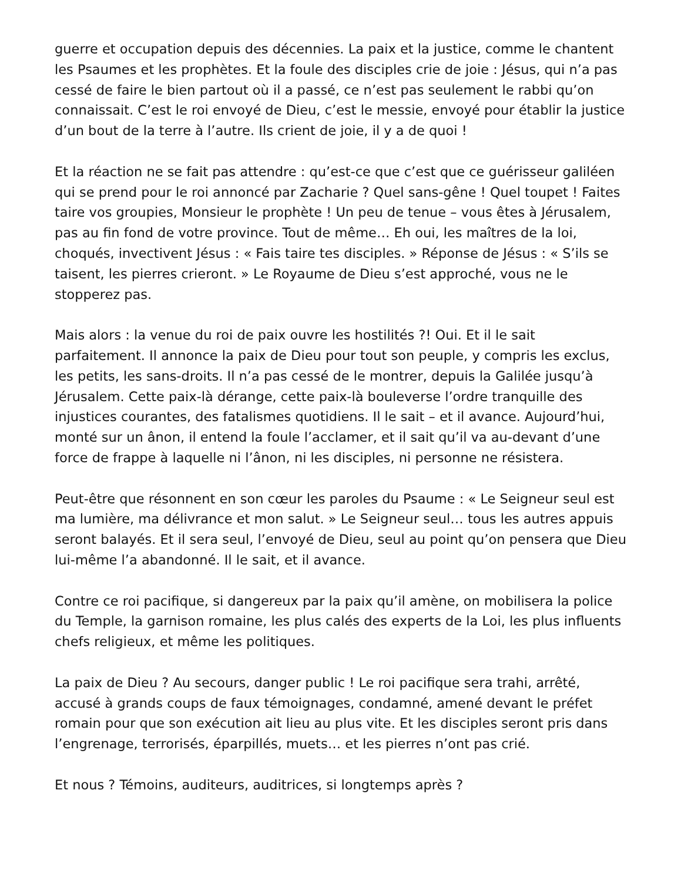guerre et occupation depuis des décennies. La paix et la justice, comme le chantent les Psaumes et les prophètes. Et la foule des disciples crie de joie : Jésus, qui n’a pas cessé de faire le bien partout où il a passé, ce n’est pas seulement le rabbi qu’on connaissait. C’est le roi envoyé de Dieu, c’est le messie, envoyé pour établir la justice d’un bout de la terre à l’autre. Ils crient de joie, il y a de quoi !
Et la réaction ne se fait pas attendre : qu’est-ce que c’est que ce guérisseur galiléen qui se prend pour le roi annoncé par Zacharie ? Quel sans-gêne ! Quel toupet ! Faites taire vos groupies, Monsieur le prophète ! Un peu de tenue – vous êtes à Jérusalem, pas au fin fond de votre province. Tout de même… Eh oui, les maîtres de la loi, choqués, invectivent Jésus : « Fais taire tes disciples. » Réponse de Jésus : « S’ils se taisent, les pierres crieront. » Le Royaume de Dieu s’est approché, vous ne le stopperez pas.
Mais alors : la venue du roi de paix ouvre les hostilités ?! Oui. Et il le sait parfaitement. Il annonce la paix de Dieu pour tout son peuple, y compris les exclus, les petits, les sans-droits. Il n’a pas cessé de le montrer, depuis la Galilée jusqu’à Jérusalem. Cette paix-là dérange, cette paix-là bouleverse l’ordre tranquille des injustices courantes, des fatalismes quotidiens. Il le sait – et il avance. Aujourd’hui, monté sur un ânon, il entend la foule l’acclamer, et il sait qu’il va au-devant d’une force de frappe à laquelle ni l’ânon, ni les disciples, ni personne ne résistera.
Peut-être que résonnent en son cœur les paroles du Psaume : « Le Seigneur seul est ma lumière, ma délivrance et mon salut. » Le Seigneur seul… tous les autres appuis seront balayés. Et il sera seul, l’envoyé de Dieu, seul au point qu’on pensera que Dieu lui-même l’a abandonné. Il le sait, et il avance.
Contre ce roi pacifique, si dangereux par la paix qu’il amène, on mobilisera la police du Temple, la garnison romaine, les plus calés des experts de la Loi, les plus influents chefs religieux, et même les politiques.
La paix de Dieu ? Au secours, danger public ! Le roi pacifique sera trahi, arrêté, accusé à grands coups de faux témoignages, condamné, amené devant le préfet romain pour que son exécution ait lieu au plus vite. Et les disciples seront pris dans l’engrenage, terrorisés, éparpillés, muets… et les pierres n’ont pas crié.
Et nous ? Témoins, auditeurs, auditrices, si longtemps après ?